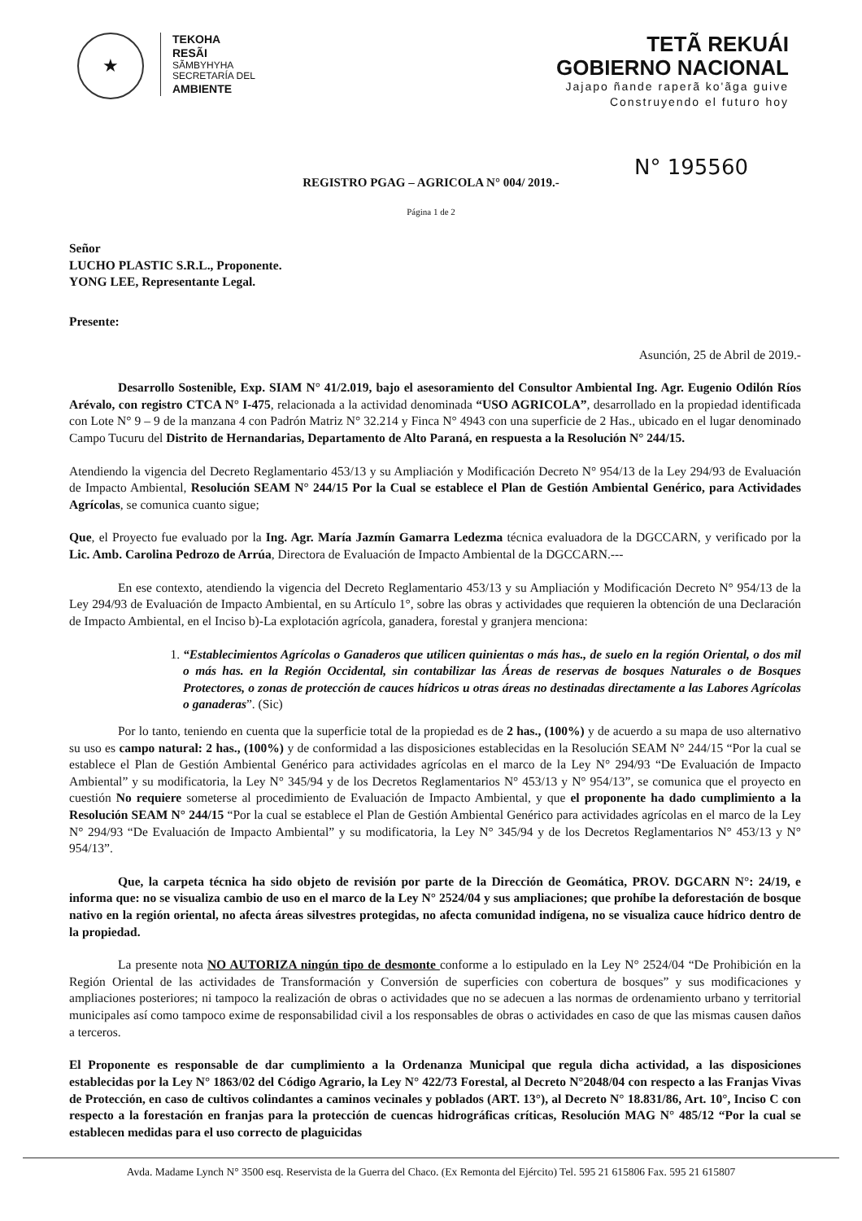★
TEKOHA
RESÃI
SÃMBYHYHA
SECRETARÍA DEL
AMBIENTE
TETÃ REKUÁI
GOBIERNO NACIONAL
Jajapo ñande raperã ko'ãga guive
Construyendo el futuro hoy
N° 195560
REGISTRO PGAG – AGRICOLA N° 004/ 2019.-
Página 1 de 2
Señor
LUCHO PLASTIC S.R.L., Proponente.
YONG LEE, Representante Legal.
Presente:
Asunción, 25 de Abril de 2019.-
Desarrollo Sostenible, Exp. SIAM N° 41/2.019, bajo el asesoramiento del Consultor Ambiental Ing. Agr. Eugenio Odilón Ríos Arévalo, con registro CTCA N° I-475, relacionada a la actividad denominada “USO AGRICOLA”, desarrollado en la propiedad identificada con Lote N° 9 – 9 de la manzana 4 con Padrón Matriz N° 32.214 y Finca N° 4943 con una superficie de 2 Has., ubicado en el lugar denominado Campo Tucuru del Distrito de Hernandarias, Departamento de Alto Paraná, en respuesta a la Resolución N° 244/15.
Atendiendo la vigencia del Decreto Reglamentario 453/13 y su Ampliación y Modificación Decreto N° 954/13 de la Ley 294/93 de Evaluación de Impacto Ambiental, Resolución SEAM N° 244/15 Por la Cual se establece el Plan de Gestión Ambiental Genérico, para Actividades Agrícolas, se comunica cuanto sigue;
Que, el Proyecto fue evaluado por la Ing. Agr. María Jazmín Gamarra Ledezma técnica evaluadora de la DGCCARN, y verificado por la Lic. Amb. Carolina Pedrozo de Arrúa, Directora de Evaluación de Impacto Ambiental de la DGCCARN.---
En ese contexto, atendiendo la vigencia del Decreto Reglamentario 453/13 y su Ampliación y Modificación Decreto N° 954/13 de la Ley 294/93 de Evaluación de Impacto Ambiental, en su Artículo 1°, sobre las obras y actividades que requieren la obtención de una Declaración de Impacto Ambiental, en el Inciso b)-La explotación agrícola, ganadera, forestal y granjera menciona:
1. “Establecimientos Agrícolas o Ganaderos que utilicen quinientas o más has., de suelo en la región Oriental, o dos mil o más has. en la Región Occidental, sin contabilizar las Áreas de reservas de bosques Naturales o de Bosques Protectores, o zonas de protección de cauces hídricos u otras áreas no destinadas directamente a las Labores Agrícolas o ganaderas”. (Sic)
Por lo tanto, teniendo en cuenta que la superficie total de la propiedad es de 2 has., (100%) y de acuerdo a su mapa de uso alternativo su uso es campo natural: 2 has., (100%) y de conformidad a las disposiciones establecidas en la Resolución SEAM N° 244/15 “Por la cual se establece el Plan de Gestión Ambiental Genérico para actividades agrícolas en el marco de la Ley N° 294/93 “De Evaluación de Impacto Ambiental” y su modificatoria, la Ley N° 345/94 y de los Decretos Reglamentarios N° 453/13 y N° 954/13”, se comunica que el proyecto en cuestión No requiere someterse al procedimiento de Evaluación de Impacto Ambiental, y que el proponente ha dado cumplimiento a la Resolución SEAM N° 244/15 “Por la cual se establece el Plan de Gestión Ambiental Genérico para actividades agrícolas en el marco de la Ley N° 294/93 “De Evaluación de Impacto Ambiental” y su modificatoria, la Ley N° 345/94 y de los Decretos Reglamentarios N° 453/13 y N° 954/13”.
Que, la carpeta técnica ha sido objeto de revisión por parte de la Dirección de Geomática, PROV. DGCARN N°: 24/19, e informa que: no se visualiza cambio de uso en el marco de la Ley N° 2524/04 y sus ampliaciones; que prohíbe la deforestación de bosque nativo en la región oriental, no afecta áreas silvestres protegidas, no afecta comunidad indígena, no se visualiza cauce hídrico dentro de la propiedad.
La presente nota NO AUTORIZA ningún tipo de desmonte conforme a lo estipulado en la Ley N° 2524/04 “De Prohibición en la Región Oriental de las actividades de Transformación y Conversión de superficies con cobertura de bosques” y sus modificaciones y ampliaciones posteriores; ni tampoco la realización de obras o actividades que no se adecuen a las normas de ordenamiento urbano y territorial municipales así como tampoco exime de responsabilidad civil a los responsables de obras o actividades en caso de que las mismas causen daños a terceros.
El Proponente es responsable de dar cumplimiento a la Ordenanza Municipal que regula dicha actividad, a las disposiciones establecidas por la Ley N° 1863/02 del Código Agrario, la Ley N° 422/73 Forestal, al Decreto N°2048/04 con respecto a las Franjas Vivas de Protección, en caso de cultivos colindantes a caminos vecinales y poblados (ART. 13°), al Decreto N° 18.831/86, Art. 10°, Inciso C con respecto a la forestación en franjas para la protección de cuencas hidrográficas críticas, Resolución MAG N° 485/12 “Por la cual se establecen medidas para el uso correcto de plaguicidas
Avda. Madame Lynch N° 3500 esq. Reservista de la Guerra del Chaco. (Ex Remonta del Ejército) Tel. 595 21 615806 Fax. 595 21 615807